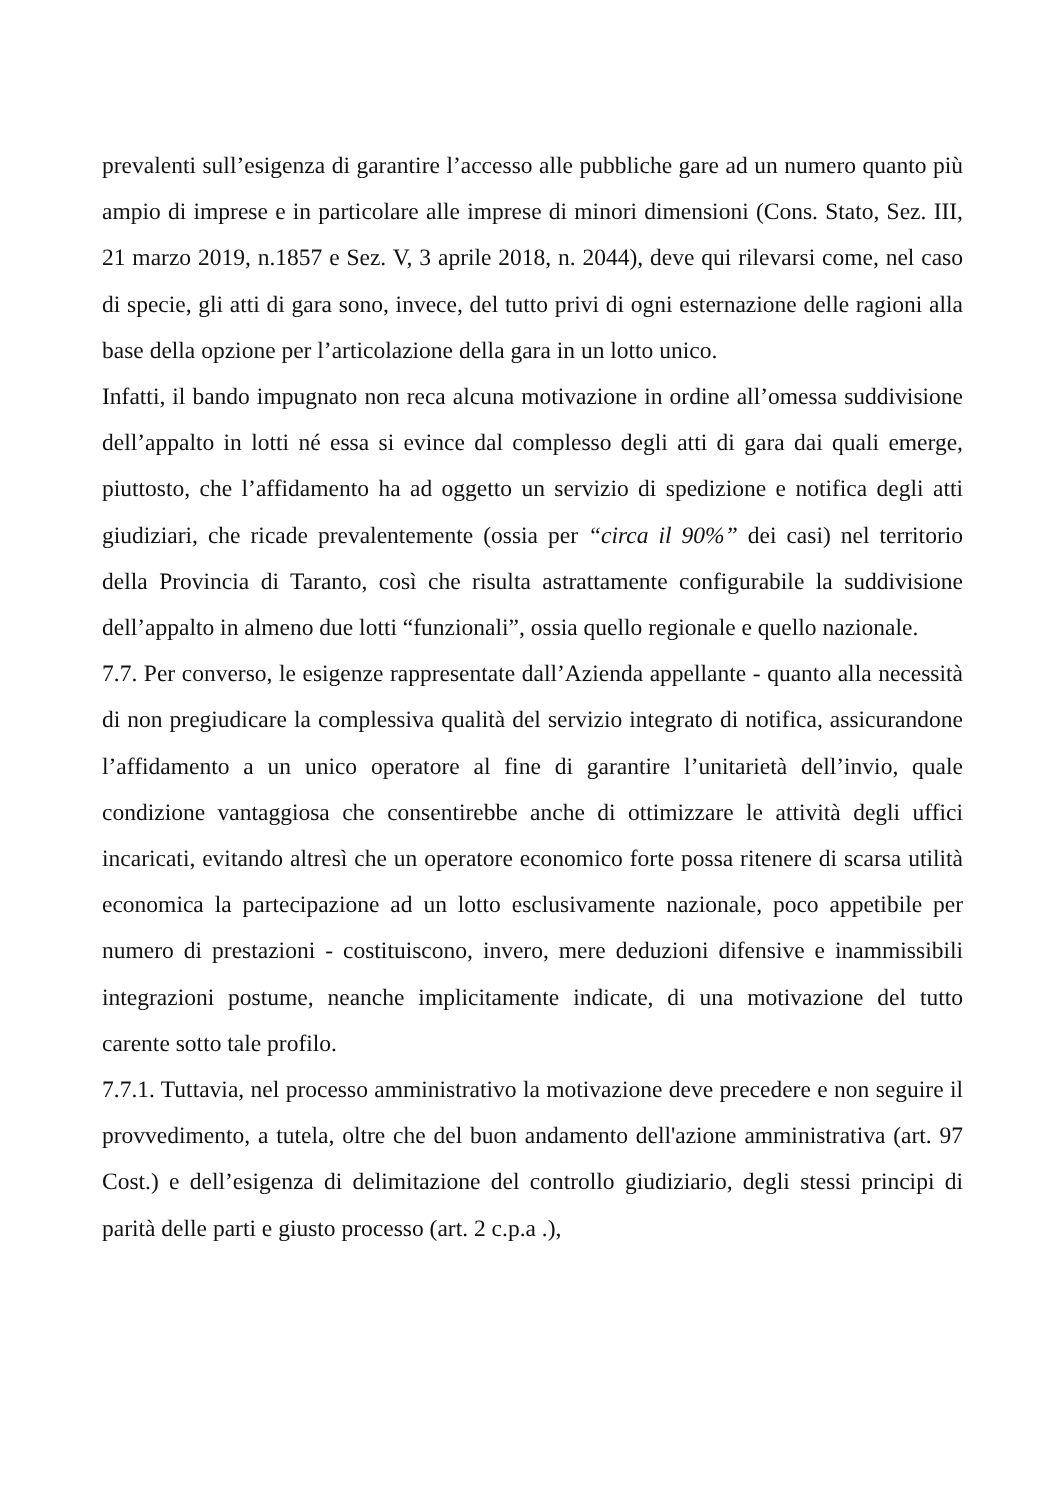prevalenti sull’esigenza di garantire l’accesso alle pubbliche gare ad un numero quanto più ampio di imprese e in particolare alle imprese di minori dimensioni (Cons. Stato, Sez. III, 21 marzo 2019, n.1857 e Sez. V, 3 aprile 2018, n. 2044), deve qui rilevarsi come, nel caso di specie, gli atti di gara sono, invece, del tutto privi di ogni esternazione delle ragioni alla base della opzione per l’articolazione della gara in un lotto unico.
Infatti, il bando impugnato non reca alcuna motivazione in ordine all’omessa suddivisione dell’appalto in lotti né essa si evince dal complesso degli atti di gara dai quali emerge, piuttosto, che l’affidamento ha ad oggetto un servizio di spedizione e notifica degli atti giudiziari, che ricade prevalentemente (ossia per “circa il 90%” dei casi) nel territorio della Provincia di Taranto, così che risulta astrattamente configurabile la suddivisione dell’appalto in almeno due lotti “funzionali”, ossia quello regionale e quello nazionale.
7.7. Per converso, le esigenze rappresentate dall’Azienda appellante - quanto alla necessità di non pregiudicare la complessiva qualità del servizio integrato di notifica, assicurandone l’affidamento a un unico operatore al fine di garantire l’unitarietà dell’invio, quale condizione vantaggiosa che consentirebbe anche di ottimizzare le attività degli uffici incaricati, evitando altresì che un operatore economico forte possa ritenere di scarsa utilità economica la partecipazione ad un lotto esclusivamente nazionale, poco appetibile per numero di prestazioni - costituiscono, invero, mere deduzioni difensive e inammissibili integrazioni postume, neanche implicitamente indicate, di una motivazione del tutto carente sotto tale profilo.
7.7.1. Tuttavia, nel processo amministrativo la motivazione deve precedere e non seguire il provvedimento, a tutela, oltre che del buon andamento dell'azione amministrativa (art. 97 Cost.) e dell’esigenza di delimitazione del controllo giudiziario, degli stessi principi di parità delle parti e giusto processo (art. 2 c.p.a .),